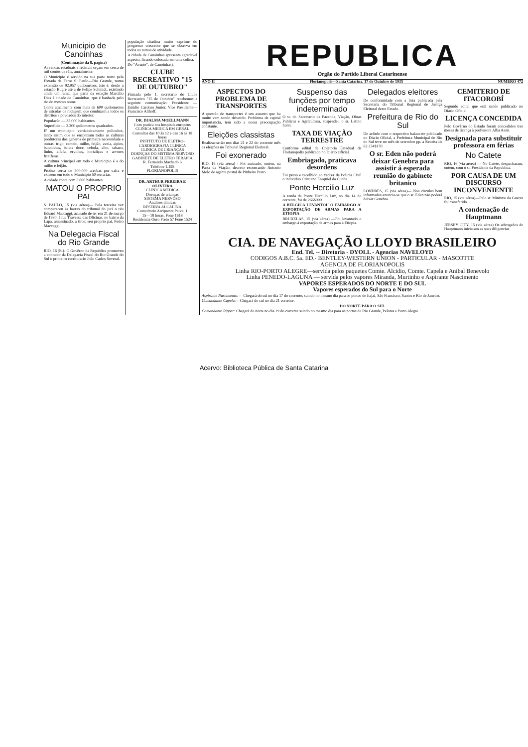Municipio de Canoinhas
(Continuação da 8. pagina)
As rendas estaduais e federais orçam em cerca de mil contos de réis, anualmente.
O Municipio é servido na sua parte norte pela Estrada de Ferro S. Paulo—Rio Grande, numa extensão de 92,957 quilometros, isto é, desde a estação Bugre até a de Felipe Schmidt, existindo ainda um ramal que parte da estação Marcilio Dias á cidade de Canoinhas, que é banhada pelo rio do mesmo nome.
Conta atualmente com mais de 600 quilometros de estradas de rodagem, que conduzem a todos os distritos e povoados do interior.
População — 35.000 habitantes.
Superficie — 3.200 quilometros quadrados.
E' um municipio verdadeiramente policultor, tanto assim que se encontram todas as culturas produtoras dos generos de primeira necessidade e outras: trigo, centeio, milho, feijão, aveia, aipim, batatinhas, batata doce, cebola, alho, tabaco, linho, alfafa, ervilhas, hortaliças e arvores frutiferas.
A cultura principal em todo o Municipio é a do milho e feijão.
Produz cerca de 500.000 arrobas por safra e existem em todo o Municipio 50 serrarias.
A cidade conta com 3.800 habitantes.
MATOU O PROPRIO PAI
S. PAULO, 15 (via aérea)— Pela terceira vez compareceu ás barras do tribunal do juri o réu Eduard Maccaggi, acusado de ter em 21 de março de 1930, á rua Travessa das Oficinas, no bairro da Lapa, assassinado, a tiros, seu proprio pai, Pedro Maccaggi.
Na Delegacia Fiscal do Rio Grande
RIO, 16 (R.)- O Govêrno da Republica promoveu a contador da Delegacia Fiscal do Rio Grande do Sul o primeiro escriturario João Carlos Soveral.
população citadina muito exprime do progresso crescente que se observa em todos os ramos de atividade.
A cidade de Canoinhas apresenta agradavel aspecto, ficando colocada em uma colina.
Do "Avante", de Canoinhas).
CLUBE RECREATIVO "15 DE OUTUBRO"
Firmada pelo 1. secretario do Clube Recreativo "15 de Outubro" recebemos a seguinte comunicação: Presidente — Emidio Cardoso Junior, Vice Presidente— Francisco Althoff.
DR. DJALMA MOELLMANN
Com pratica nos hospitais europeus
CLINICA MEDICA EM GERAL
Consultas das 10 ás 12 e das 16 ás 18 horas
INSTITUTO DE ELETRO-CARDIOGRAFIA CLINICA
CLINICA DE CRIANÇAS
DOENÇAS DO SISTEMA NERVOSO
GABINETE DE ELETRO TERAPIA
R. Fernando Machado 6
Telefone 1.195
FLORIANOPOLIS
DR. ARTHUR PEREIRA E OLIVEIRA
CLINICA MEDICA
Doenças de crianças
SISTEMA NERVOSO
Analises clinicas
RESERVA ALCALINA
Consultorio Arcipreste Paiva, 1
15—18 horas. Fone 1618
Residencia Ouro Preto 57 Fone 1524
REPUBLICA
Orgão do Partido Liberal Catarinense
ANO II Florianopolis—Santa Catarina, 17 de Outubro de 1935 NUMERO 472
ASPECTOS DO PROBLEMA DE TRANSPORTES
A questão de transportes é um assunto que ha muito vem sendo debatido. Problema de capital importancia, tem sido a nossa preocupação constante.
Eleições classistas
Realizar-se-ão nos dias 21 e 22 do corrente mês as eleições no Tribunal Regional Eleitoral.
Foi exonerado
RIO, 16 (via aérea) - Foi assinado, ontem, na Pasta da Viação, decreto exonerando Antonio Melo de agente postal de Pinheiro Preto.
Suspenso das funções por tempo indeterminado
O sr. dr. Secretario da Fazenda, Viação, Obras Publicas e Agricultura, suspendeu o sr. Latino Santi.
TAXA DE VIAÇÃO TERRESTRE
Conforme edital da Coletoria Estadual de Florianopolis publicado no Diario Oficial.
Embriagado, praticava desordens
Foi preso e recolhido ao xadrez da Policia Civil o individuo Cristiano Esequiel da Cunha.
Ponte Hercilio Luz
A renda da Ponte Hercilio Luz, no dia 14 do corrente, foi de 266$000.
A BELGICA LEVANTOU O EMBARGO A' EXPORTAÇÃO DE ARMAS PARA A ETIOPIA
BRUXELAS, 15 (via aérea) —Foi levantado o embargo á exportação de armas para a Etiopia.
Delegados eleitores
De conformidade com a lista publicada pela Secretaria do Tribunal Regional de Justiça Eleitoral deste Estado.
Prefeitura de Rio do Sul
De acôrdo com o respectivo balancete publicado no Diario Oficial, a Prefeitura Municipal de Rio do Sul teve no mês de setembro pp. a Receita de 62:234$170.
O sr. Eden não poderá deixar Genebra para assistir á esperada reunião do gabinete britanico
LONDRES, 15 (via aérea)— Nos circulos bem informados anuncia-se que o sr. Eden não poderá deixar Genebra.
CEMITERIO DE ITACOROBÍ
Segundo edital que está sendo publicado no Diario Oficial.
LICENÇA CONCEDIDA
Pelo Govêrno do Estado foram concedidos tres meses de licença à professora Alba Assis.
Designada para substituir professora em férias
No Catete
RIO, 16 (via aérea) — No Catete, despacharam, ontem, com o sr. Presidente da Republica.
POR CAUSA DE UM DISCURSO INCONVENIENTE
RIO, 15 (via aérea)—Pelo sr. Ministro da Guerra foi transferido.
A condenação de Hauptmann
JERSEY CITY, 15 (via aérea) Os advogados de Hauptmann iniciaram as suas diligencias.
CIA. DE NAVEGAÇÃO LLOYD BRASILEIRO
End. Tel. -- Diretoria - DYOLL - Agencias NAVELOYD
CODIGOS A.B.C. 5a. ED.- BENTLEY-WESTERN UNION - PARTICULAR - MASCOTTE
AGENCIA DE FLORIANOPOLIS
Linha RIO-PORTO ALEGRE—servida pelos paquetes Comte. Alcidio, Comte. Capela e Anibal Benevolo
Linha PENEDO-LAGUNA — servida pelos vapores Miranda, Murtinho e Aspirante Nascimento
VAPORES ESPERADOS DO NORTE E DO SUL
Vapores esperados do Sul para o Norte
Aspirante Nascimento:— Chegará do sul no dia 17 do corrente, saindo no mesmo dia para os portos de Itajaí, São Francisco, Santos e Rio de Janeiro.
Comandante Capela:—Chegará do sul no dia 21 corrente.
DO NORTE PARA O SUL
Comandante Ripper: Chegará do norte no dia 19 do corrente saindo no mesmo dia para os portos de Rio Grande, Pelotas e Porto Alegre.
Acervo: Biblioteca Pública de Santa Catarina